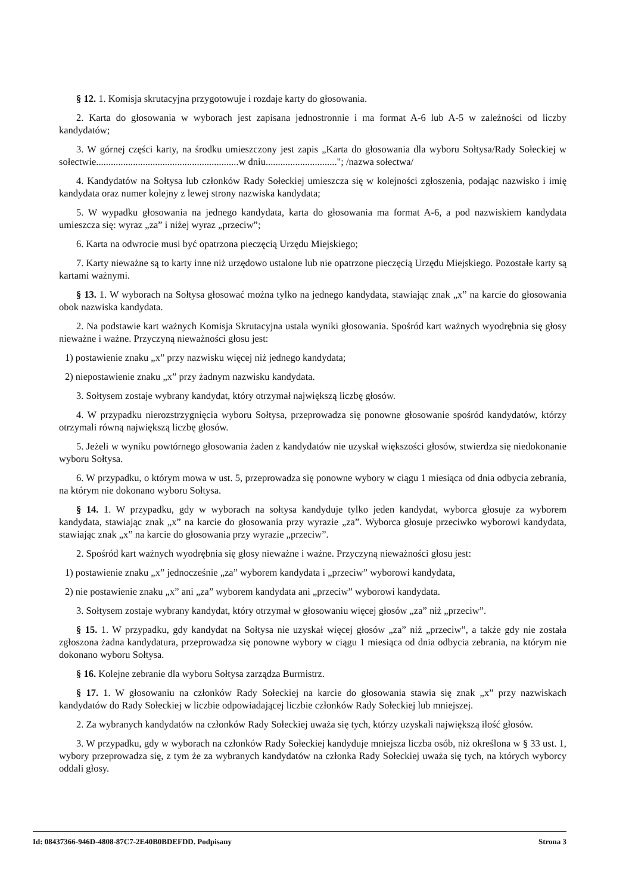§ 12. 1. Komisja skrutacyjna przygotowuje i rozdaje karty do głosowania.
2. Karta do głosowania w wyborach jest zapisana jednostronnie i ma format A-6 lub A-5 w zależności od liczby kandydatów;
3. W górnej części karty, na środku umieszczony jest zapis „Karta do głosowania dla wyboru Sołtysa/Rady Sołeckiej w sołectwie..........................................................w dniu............................."; /nazwa sołectwa/
4. Kandydatów na Sołtysa lub członków Rady Sołeckiej umieszcza się w kolejności zgłoszenia, podając nazwisko i imię kandydata oraz numer kolejny z lewej strony nazwiska kandydata;
5. W wypadku głosowania na jednego kandydata, karta do głosowania ma format A-6, a pod nazwiskiem kandydata umieszcza się: wyraz „za” i niżej wyraz „przeciw”;
6. Karta na odwrocie musi być opatrzona pieczęcią Urzędu Miejskiego;
7. Karty nieważne są to karty inne niż urzędowo ustalone lub nie opatrzone pieczęcią Urzędu Miejskiego. Pozostałe karty są kartami ważnymi.
§ 13. 1. W wyborach na Sołtysa głosować można tylko na jednego kandydata, stawiając znak „x” na karcie do głosowania obok nazwiska kandydata.
2. Na podstawie kart ważnych Komisja Skrutacyjna ustala wyniki głosowania. Spośród kart ważnych wyodrębnia się głosy nieważne i ważne. Przyczyną nieważności głosu jest:
1) postawienie znaku „x” przy nazwisku więcej niż jednego kandydata;
2) niepostawienie znaku „x” przy żadnym nazwisku kandydata.
3. Sołtysem zostaje wybrany kandydat, który otrzymał największą liczbę głosów.
4. W przypadku nierozstrzygnięcia wyboru Sołtysa, przeprowadza się ponowne głosowanie spośród kandydatów, którzy otrzymali równą największą liczbę głosów.
5. Jeżeli w wyniku powtórnego głosowania żaden z kandydatów nie uzyskał większości głosów, stwierdza się niedokonanie wyboru Sołtysa.
6. W przypadku, o którym mowa w ust. 5, przeprowadza się ponowne wybory w ciągu 1 miesiąca od dnia odbycia zebrania, na którym nie dokonano wyboru Sołtysa.
§ 14. 1. W przypadku, gdy w wyborach na sołtysa kandyduje tylko jeden kandydat, wyborca głosuje za wyborem kandydata, stawiając znak „x” na karcie do głosowania przy wyrazie „za”. Wyborca głosuje przeciwko wyborowi kandydata, stawiając znak „x” na karcie do głosowania przy wyrazie „przeciw”.
2. Spośród kart ważnych wyodrębnia się głosy nieważne i ważne. Przyczyną nieważności głosu jest:
1) postawienie znaku „x” jednocześnie „za” wyborem kandydata i „przeciw” wyborowi kandydata,
2) nie postawienie znaku „x” ani „za” wyborem kandydata ani „przeciw” wyborowi kandydata.
3. Sołtysem zostaje wybrany kandydat, który otrzymał w głosowaniu więcej głosów „za” niż „przeciw”.
§ 15. 1. W przypadku, gdy kandydat na Sołtysa nie uzyskał więcej głosów „za” niż „przeciw”, a także gdy nie została zgłoszona żadna kandydatura, przeprowadza się ponowne wybory w ciągu 1 miesiąca od dnia odbycia zebrania, na którym nie dokonano wyboru Sołtysa.
§ 16. Kolejne zebranie dla wyboru Sołtysa zarządza Burmistrz.
§ 17. 1. W głosowaniu na członków Rady Sołeckiej na karcie do głosowania stawia się znak „x” przy nazwiskach kandydatów do Rady Sołeckiej w liczbie odpowiadającej liczbie członków Rady Sołeckiej lub mniejszej.
2. Za wybranych kandydatów na członków Rady Sołeckiej uważa się tych, którzy uzyskali największą ilość głosów.
3. W przypadku, gdy w wyborach na członków Rady Sołeckiej kandyduje mniejsza liczba osób, niż określona w § 33 ust. 1, wybory przeprowadza się, z tym że za wybranych kandydatów na członka Rady Sołeckiej uważa się tych, na których wyborcy oddali głosy.
Id: 08437366-946D-4808-87C7-2E40B0BDEFDD. Podpisany Strona 3